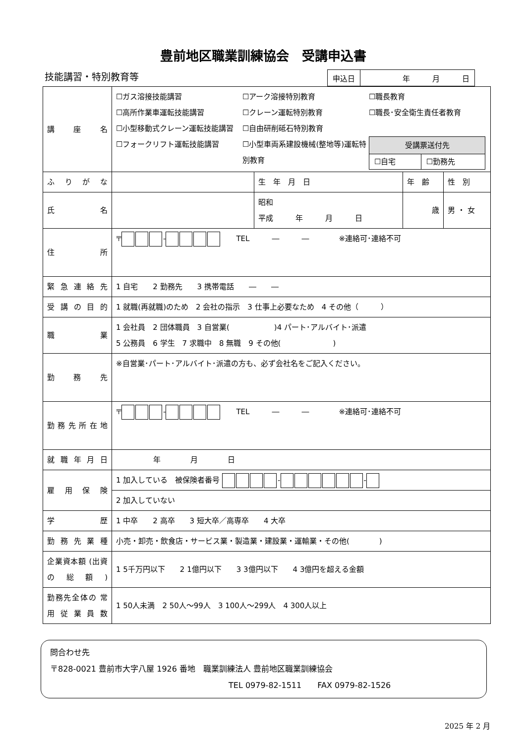豊前地区職業訓練協会　受講申込書
技能講習・特別教育等
| 申込日 | 年 月 日 |
| 講 座 名 | ☐ガス溶接技能講習 ☐高所作業車運転技能講習 ☐小型移動式クレーン運転技能講習 ☐フォークリフト運転技能講習 ☐アーク溶接特別教育 ☐クレーン運転特別教育 ☐自由研削砥石特別教育 ☐小型車両系建設機械(整地等)運転特別教育 ☐職長教育 ☐職長･安全衛生責任者教育 / 受講票送付先 / / / --- / --- / / ☐自宅 / ☐勤務先 / | | | |
| ふりがな | | 生 年 月 日 | 年 齢 | 性 別 |
| 氏 名 | | 昭和 平成 年 月 日 | 歳 | 男 ・ 女 |
| 住 所 | 〒 - TEL ― ― ※連絡可･連絡不可 | | | |
| 緊急連絡先 | 1 自宅 2 勤務先 3 携帯電話 ― ― | | | |
| 受講の目的 | 1 就職(再就職)のため 2 会社の指示 3 仕事上必要なため 4 その他（ ） | | | |
| 職 業 | 1 会社員 2 団体職員 3 自営業( )4 パート･アルバイト･派遣 5 公務員 6 学生 7 求職中 8 無職 9 その他( ) | | | |
| 勤 務 先 | ※自営業･パート･アルバイト･派遣の方も、必ず会社名をご記入ください。 | | | |
| 勤務先所在地 | 〒 - TEL ― ― ※連絡可･連絡不可 | | | |
| 就職年月日 | 年 月 日 | | | |
| 雇 用 保 険 | 1 加入している 被保険者番号 - - | | | |
| | 2 加入していない | | | |
| 学 歴 | 1 中卒 2 高卒 3 短大卒／高専卒 4 大卒 | | | |
| 勤務先業種 | 小売・卸売・飲食店・サービス業・製造業・建設業・運輸業・その他( ) | | | |
| 企業資本額 (出資の総額) | 1 5千万円以下 2 1億円以下 3 3億円以下 4 3億円を超える金額 | | | |
| 勤務先全体の 常用従業員数 | 1 50人未満 2 50人～99人 3 100人～299人 4 300人以上 | | | |
問合わせ先
〒828-0021 豊前市大字八屋 1926 番地　職業訓練法人 豊前地区職業訓練協会
TEL 0979-82-1511　　FAX 0979-82-1526
2025 年 2 月